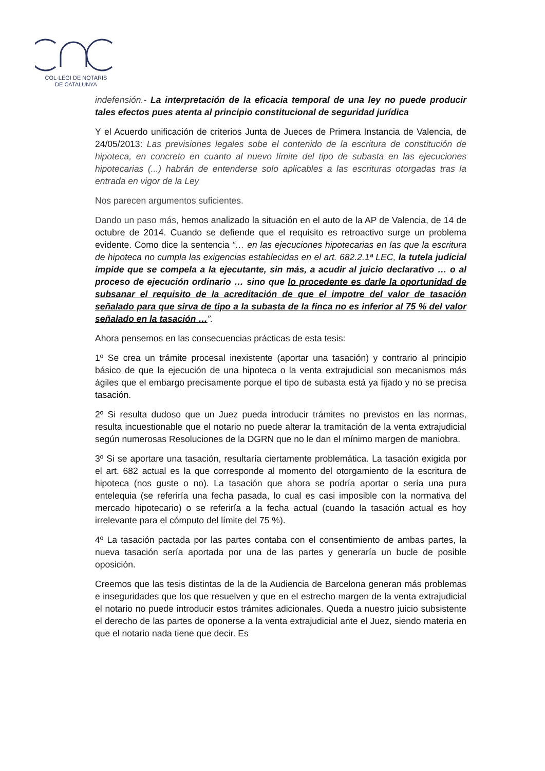COL·LEGI DE NOTARIS
DE CATALUNYA
indefensión.- La interpretación de la eficacia temporal de una ley no puede producir tales efectos pues atenta al principio constitucional de seguridad jurídica
Y el Acuerdo unificación de criterios Junta de Jueces de Primera Instancia de Valencia, de 24/05/2013: Las previsiones legales sobe el contenido de la escritura de constitución de hipoteca, en concreto en cuanto al nuevo límite del tipo de subasta en las ejecuciones hipotecarias (...) habrán de entenderse solo aplicables a las escrituras otorgadas tras la entrada en vigor de la Ley
Nos parecen argumentos suficientes.
Dando un paso más, hemos analizado la situación en el auto de la AP de Valencia, de 14 de octubre de 2014. Cuando se defiende que el requisito es retroactivo surge un problema evidente. Como dice la sentencia “… en las ejecuciones hipotecarias en las que la escritura de hipoteca no cumpla las exigencias establecidas en el art. 682.2.1ª LEC, la tutela judicial impide que se compela a la ejecutante, sin más, a acudir al juicio declarativo … o al proceso de ejecución ordinario … sino que lo procedente es darle la oportunidad de subsanar el requisito de la acreditación de que el impotre del valor de tasación señalado para que sirva de tipo a la subasta de la finca no es inferior al 75 % del valor señalado en la tasación …”.
Ahora pensemos en las consecuencias prácticas de esta tesis:
1º Se crea un trámite procesal inexistente (aportar una tasación) y contrario al principio básico de que la ejecución de una hipoteca o la venta extrajudicial son mecanismos más ágiles que el embargo precisamente porque el tipo de subasta está ya fijado y no se precisa tasación.
2º Si resulta dudoso que un Juez pueda introducir trámites no previstos en las normas, resulta incuestionable que el notario no puede alterar la tramitación de la venta extrajudicial según numerosas Resoluciones de la DGRN que no le dan el mínimo margen de maniobra.
3º Si se aportare una tasación, resultaría ciertamente problemática. La tasación exigida por el art. 682 actual es la que corresponde al momento del otorgamiento de la escritura de hipoteca (nos guste o no). La tasación que ahora se podría aportar o sería una pura entelequia (se referiría una fecha pasada, lo cual es casi imposible con la normativa del mercado hipotecario) o se referiría a la fecha actual (cuando la tasación actual es hoy irrelevante para el cómputo del límite del 75 %).
4º La tasación pactada por las partes contaba con el consentimiento de ambas partes, la nueva tasación sería aportada por una de las partes y generaría un bucle de posible oposición.
Creemos que las tesis distintas de la de la Audiencia de Barcelona generan más problemas e inseguridades que los que resuelven y que en el estrecho margen de la venta extrajudicial el notario no puede introducir estos trámites adicionales. Queda a nuestro juicio subsistente el derecho de las partes de oponerse a la venta extrajudicial ante el Juez, siendo materia en que el notario nada tiene que decir. Es